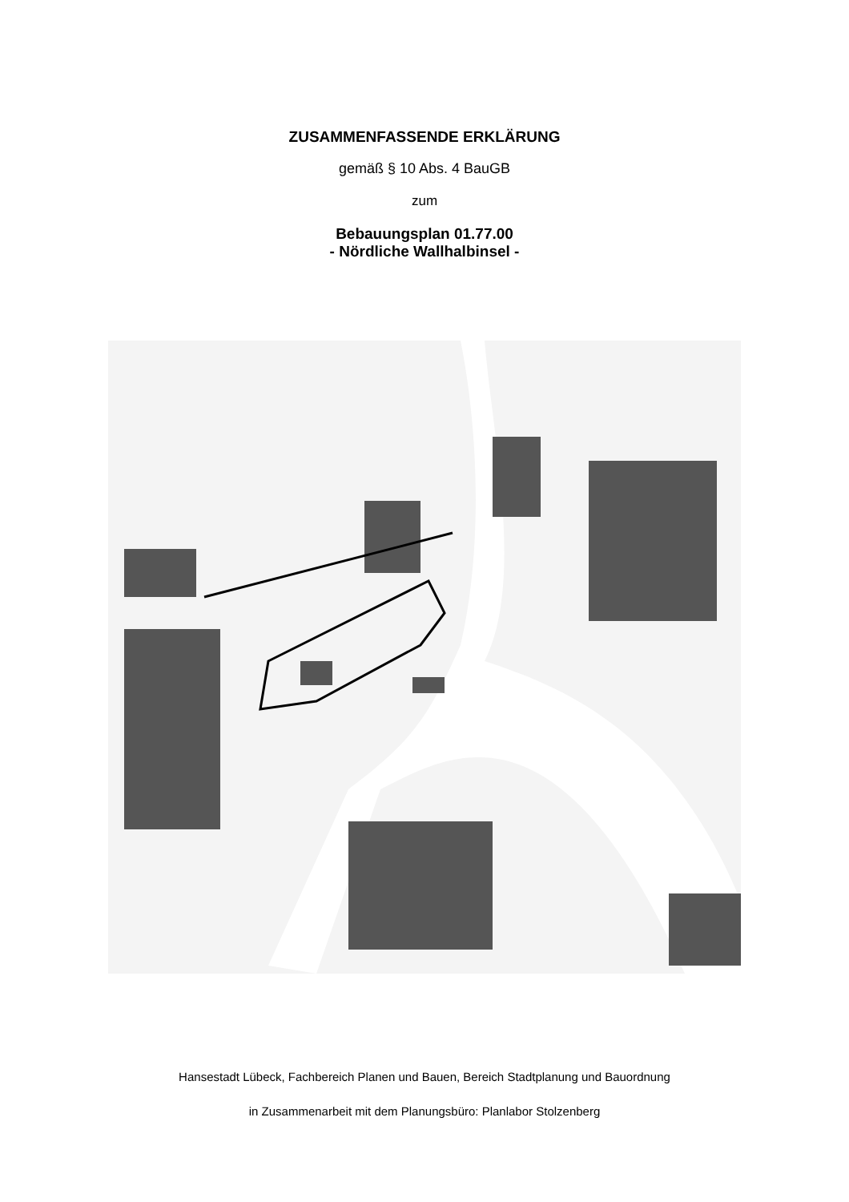ZUSAMMENFASSENDE ERKLÄRUNG
gemäß § 10 Abs. 4 BauGB
zum
Bebauungsplan 01.77.00
- Nördliche Wallhalbinsel -
Hansestadt Lübeck, Fachbereich Planen und Bauen, Bereich Stadtplanung und Bauordnung
in Zusammenarbeit mit dem Planungsbüro: Planlabor Stolzenberg